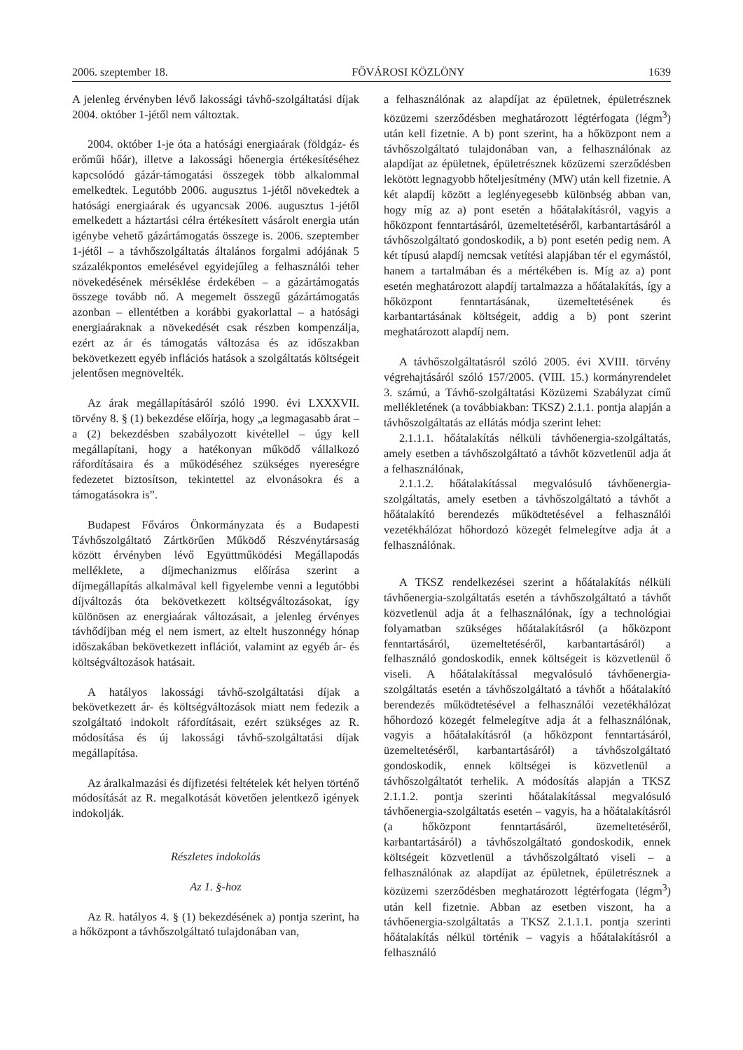2006. szeptember 18. FŐVÁROSI KÖZLÖNY 1639
A jelenleg érvényben lévő lakossági távhő-szolgáltatási díjak 2004. október 1-jétől nem változtak.
2004. október 1-je óta a hatósági energiaárak (földgáz- és erőműi hőár), illetve a lakossági hőenergia értékesítéséhez kapcsolódó gázár-támogatási összegek több alkalommal emelkedtek. Legutóbb 2006. augusztus 1-jétől növekedtek a hatósági energiaárak és ugyancsak 2006. augusztus 1-jétől emelkedett a háztartási célra értékesített vásárolt energia után igénybe vehető gázártámogatás összege is. 2006. szeptember 1-jétől – a távhőszolgáltatás általános forgalmi adójának 5 százalékpontos emelésével egyidejűleg a felhasználói teher növekedésének mérséklése érdekében – a gázártámogatás összege tovább nő. A megemelt összegű gázártámogatás azonban – ellentétben a korábbi gyakorlattal – a hatósági energiaáraknak a növekedését csak részben kompenzálja, ezért az ár és támogatás változása és az időszakban bekövetkezett egyéb inflációs hatások a szolgáltatás költségeit jelentősen megnövelték.
Az árak megállapításáról szóló 1990. évi LXXXVII. törvény 8. § (1) bekezdése előírja, hogy „a legmagasabb árat – a (2) bekezdésben szabályozott kivétellel – úgy kell megállapítani, hogy a hatékonyan működő vállalkozó ráfordításaira és a működéséhez szükséges nyereségre fedezetet biztosítson, tekintettel az elvonásokra és a támogatásokra is”.
Budapest Főváros Önkormányzata és a Budapesti Távhőszolgáltató Zártkörűen Működő Részvénytársaság között érvényben lévő Együttműködési Megállapodás melléklete, a díjmechanizmus előírása szerint a díjmegállapítás alkalmával kell figyelembe venni a legutóbbi díjváltozás óta bekövetkezett költségváltozásokat, így különösen az energiaárak változásait, a jelenleg érvényes távhődíjban még el nem ismert, az eltelt huszonnégy hónap időszakában bekövetkezett inflációt, valamint az egyéb ár- és költségváltozások hatásait.
A hatályos lakossági távhő-szolgáltatási díjak a bekövetkezett ár- és költségváltozások miatt nem fedezik a szolgáltató indokolt ráfordításait, ezért szükséges az R. módosítása és új lakossági távhő-szolgáltatási díjak megállapítása.
Az áralkalmazási és díjfizetési feltételek két helyen történő módosítását az R. megalkotását követően jelentkező igények indokolják.
Részletes indokolás
Az 1. §-hoz
Az R. hatályos 4. § (1) bekezdésének a) pontja szerint, ha a hőközpont a távhőszolgáltató tulajdonában van,
a felhasználónak az alapdíjat az épületnek, épületrésznek közüzemi szerződésben meghatározott légtérfogata (légm<sup>3</sup>) után kell fizetnie. A b) pont szerint, ha a hőközpont nem a távhőszolgáltató tulajdonában van, a felhasználónak az alapdíjat az épületnek, épületrésznek közüzemi szerződésben lekötött legnagyobb hőteljesítmény (MW) után kell fizetnie. A két alapdíj között a leglényegesebb különbség abban van, hogy míg az a) pont esetén a hőátalakításról, vagyis a hőközpont fenntartásáról, üzemeltetéséről, karbantartásáról a távhőszolgáltató gondoskodik, a b) pont esetén pedig nem. A két típusú alapdíj nemcsak vetítési alapjában tér el egymástól, hanem a tartalmában és a mértékében is. Míg az a) pont esetén meghatározott alapdíj tartalmazza a hőátalakítás, így a hőközpont fenntartásának, üzemeltetésének és karbantartásának költségeit, addig a b) pont szerint meghatározott alapdíj nem.
A távhőszolgáltatásról szóló 2005. évi XVIII. törvény végrehajtásáról szóló 157/2005. (VIII. 15.) kormányrendelet 3. számú, a Távhő-szolgáltatási Közüzemi Szabályzat című mellékletének (a továbbiakban: TKSZ) 2.1.1. pontja alapján a távhőszolgáltatás az ellátás módja szerint lehet:
2.1.1.1. hőátalakítás nélküli távhőenergia-szolgáltatás, amely esetben a távhőszolgáltató a távhőt közvetlenül adja át a felhasználónak,
2.1.1.2. hőátalakítással megvalósuló távhőenergia-szolgáltatás, amely esetben a távhőszolgáltató a távhőt a hőátalakító berendezés működtetésével a felhasználói vezetékhálózat hőhordozó közegét felmelegítve adja át a felhasználónak.
A TKSZ rendelkezései szerint a hőátalakítás nélküli távhőenergia-szolgáltatás esetén a távhőszolgáltató a távhőt közvetlenül adja át a felhasználónak, így a technológiai folyamatban szükséges hőátalakításról (a hőközpont fenntartásáról, üzemeltetéséről, karbantartásáról) a felhasználó gondoskodik, ennek költségeit is közvetlenül ő viseli. A hőátalakítással megvalósuló távhőenergia-szolgáltatás esetén a távhőszolgáltató a távhőt a hőátalakító berendezés működtetésével a felhasználói vezetékhálózat hőhordozó közegét felmelegítve adja át a felhasználónak, vagyis a hőátalakításról (a hőközpont fenntartásáról, üzemeltetéséről, karbantartásáról) a távhőszolgáltató gondoskodik, ennek költségei is közvetlenül a távhőszolgáltatót terhelik. A módosítás alapján a TKSZ 2.1.1.2. pontja szerinti hőátalakítással megvalósuló távhőenergia-szolgáltatás esetén – vagyis, ha a hőátalakításról (a hőközpont fenntartásáról, üzemeltetéséről, karbantartásáról) a távhőszolgáltató gondoskodik, ennek költségeit közvetlenül a távhőszolgáltató viseli – a felhasználónak az alapdíjat az épületnek, épületrésznek a közüzemi szerződésben meghatározott légtérfogata (légm<sup>3</sup>) után kell fizetnie. Abban az esetben viszont, ha a távhőenergia-szolgáltatás a TKSZ 2.1.1.1. pontja szerinti hőátalakítás nélkül történik – vagyis a hőátalakításról a felhasználó